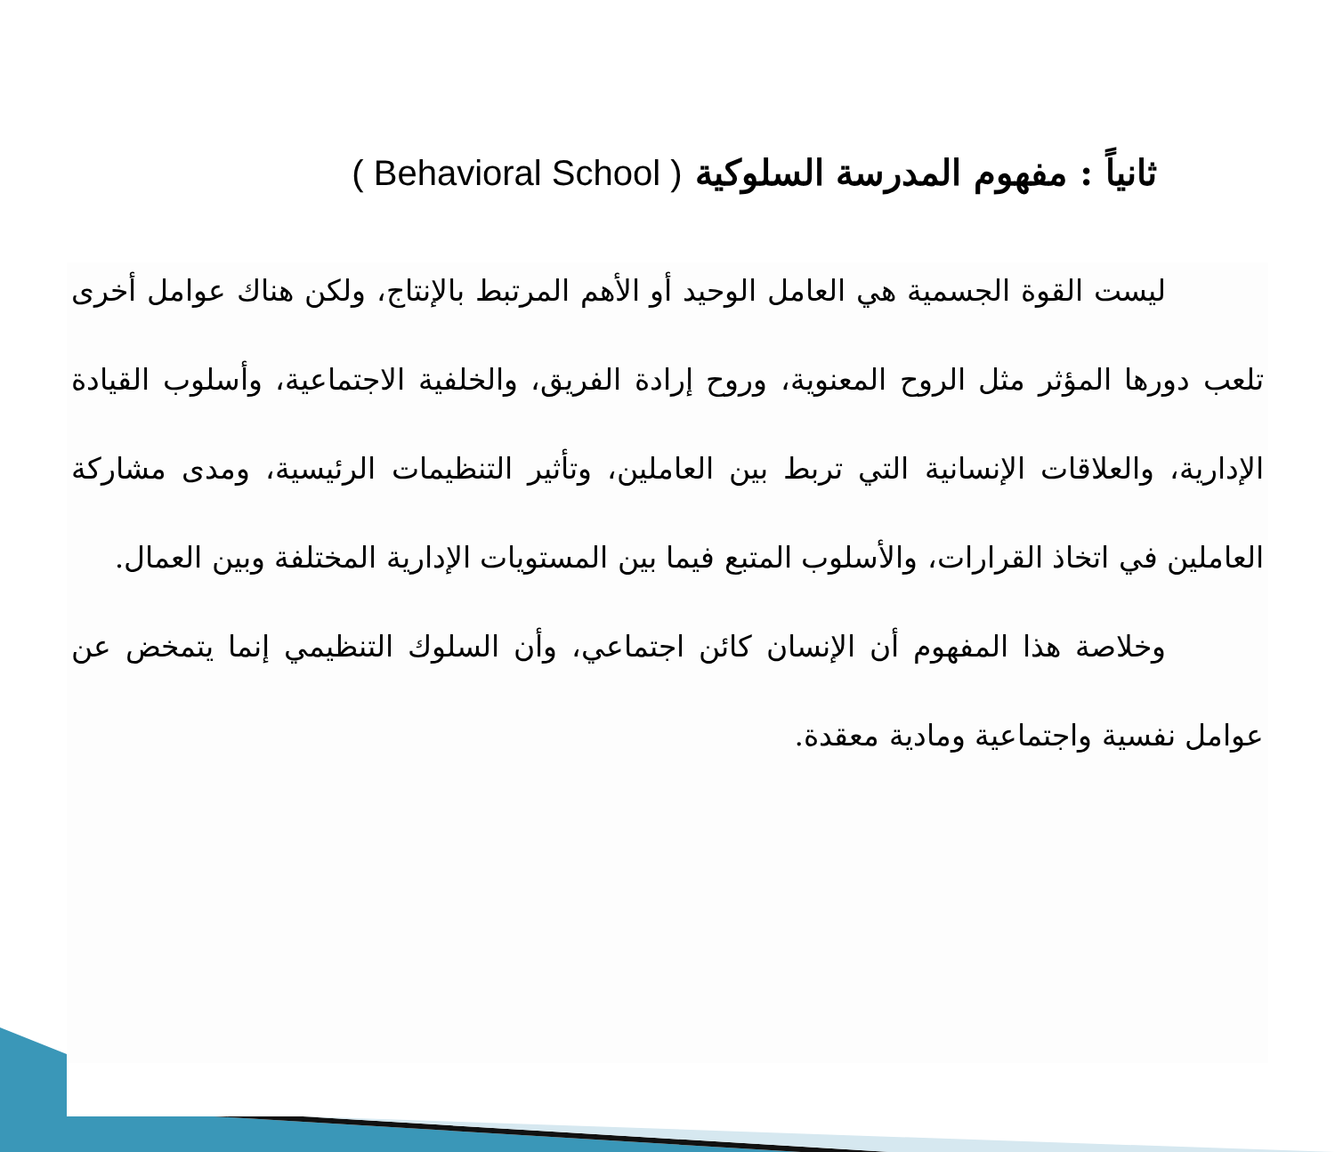ثانياً : مفهوم المدرسة السلوكية ( Behavioral School )
ليست القوة الجسمية هي العامل الوحيد أو الأهم المرتبط بالإنتاج، ولكن هناك عوامل أخرى تلعب دورها المؤثر مثل الروح المعنوية، وروح إرادة الفريق، والخلفية الاجتماعية، وأسلوب القيادة الإدارية، والعلاقات الإنسانية التي تربط بين العاملين، وتأثير التنظيمات الرئيسية، ومدى مشاركة العاملين في اتخاذ القرارات، والأسلوب المتبع فيما بين المستويات الإدارية المختلفة وبين العمال.
وخلاصة هذا المفهوم أن الإنسان كائن اجتماعي، وأن السلوك التنظيمي إنما يتمخض عن عوامل نفسية واجتماعية ومادية معقدة.